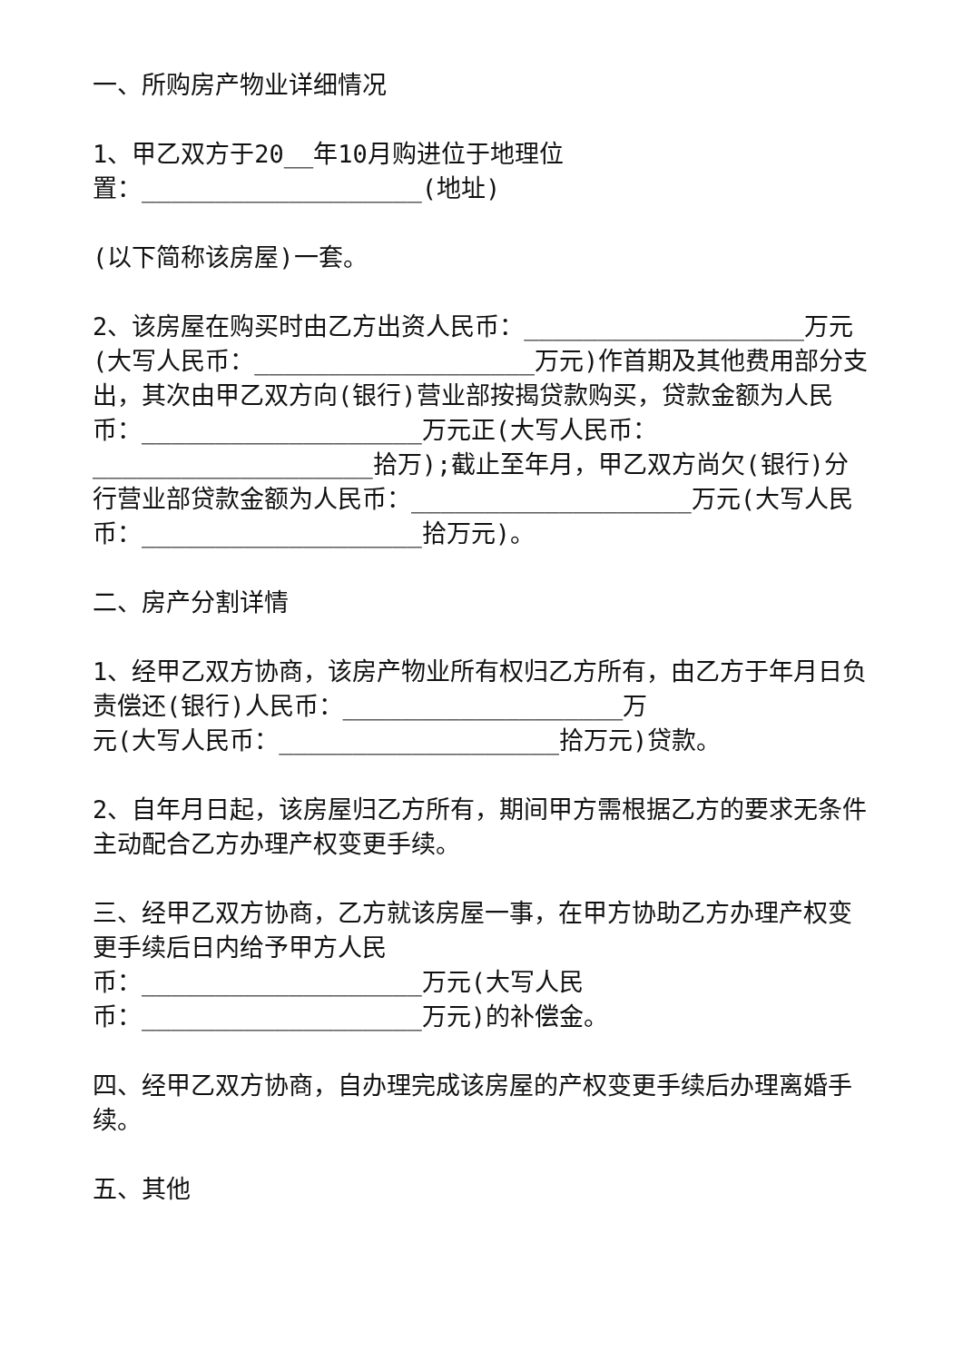一、所购房产物业详细情况
1、甲乙双方于20__年10月购进位于地理位
置：___________________(地址)
(以下简称该房屋)一套。
2、该房屋在购买时由乙方出资人民币：___________________万元(大写人民币：___________________万元)作首期及其他费用部分支出，其次由甲乙双方向(银行)营业部按揭贷款购买，贷款金额为人民币：___________________万元正(大写人民币：___________________拾万);截止至年月，甲乙双方尚欠(银行)分行营业部贷款金额为人民币：___________________万元(大写人民币：___________________拾万元)。
二、房产分割详情
1、经甲乙双方协商，该房产物业所有权归乙方所有，由乙方于年月日负责偿还(银行)人民币：___________________万
元(大写人民币：___________________拾万元)贷款。
2、自年月日起，该房屋归乙方所有，期间甲方需根据乙方的要求无条件主动配合乙方办理产权变更手续。
三、经甲乙双方协商，乙方就该房屋一事，在甲方协助乙方办理产权变更手续后日内给予甲方人民
币：___________________万元(大写人民
币：___________________万元)的补偿金。
四、经甲乙双方协商，自办理完成该房屋的产权变更手续后办理离婚手续。
五、其他